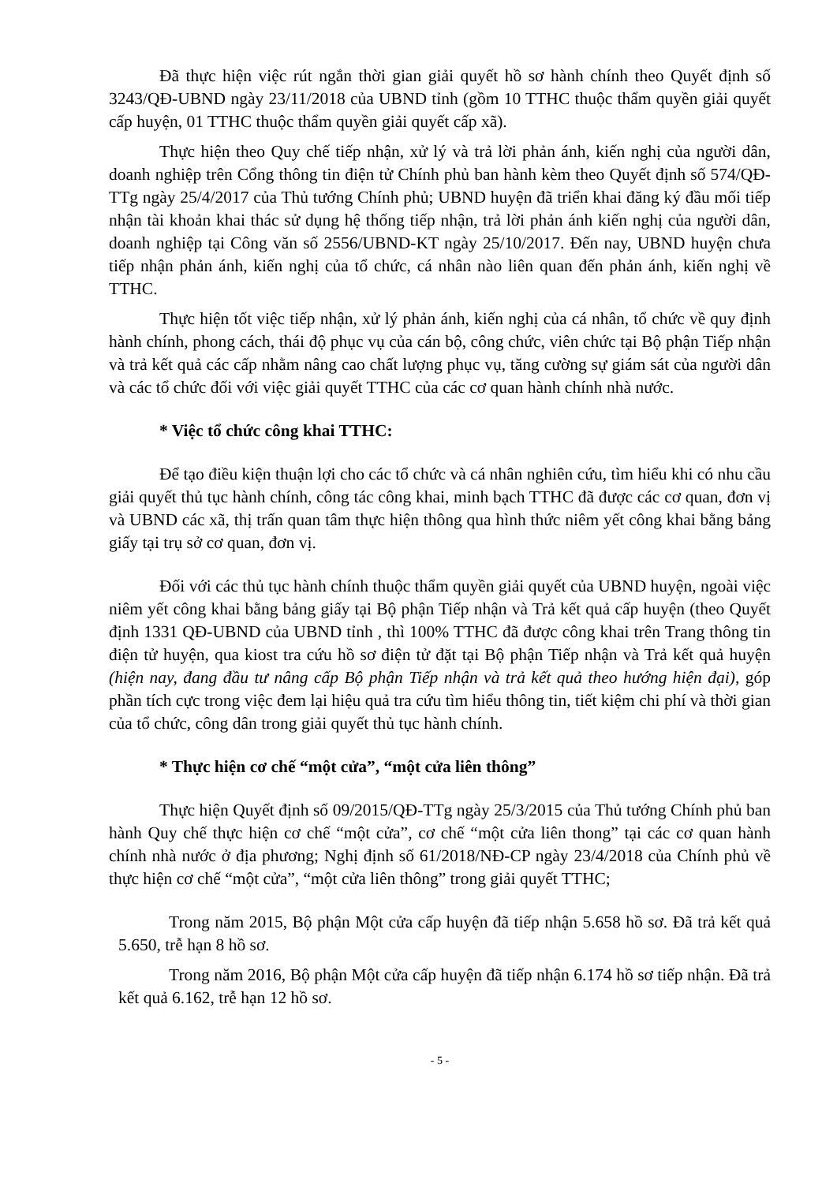Đã thực hiện việc rút ngắn thời gian giải quyết hồ sơ hành chính theo Quyết định số 3243/QĐ-UBND ngày 23/11/2018 của UBND tỉnh (gồm 10 TTHC thuộc thẩm quyền giải quyết cấp huyện, 01 TTHC thuộc thẩm quyền giải quyết cấp xã).
Thực hiện theo Quy chế tiếp nhận, xử lý và trả lời phản ánh, kiến nghị của người dân, doanh nghiệp trên Cổng thông tin điện tử Chính phủ ban hành kèm theo Quyết định số 574/QĐ-TTg ngày 25/4/2017 của Thủ tướng Chính phủ; UBND huyện đã triển khai đăng ký đầu mối tiếp nhận tài khoản khai thác sử dụng hệ thống tiếp nhận, trả lời phản ánh kiến nghị của người dân, doanh nghiệp tại Công văn số 2556/UBND-KT ngày 25/10/2017. Đến nay, UBND huyện chưa tiếp nhận phản ánh, kiến nghị của tổ chức, cá nhân nào liên quan đến phản ánh, kiến nghị về TTHC.
Thực hiện tốt việc tiếp nhận, xử lý phản ánh, kiến nghị của cá nhân, tổ chức về quy định hành chính, phong cách, thái độ phục vụ của cán bộ, công chức, viên chức tại Bộ phận Tiếp nhận và trả kết quả các cấp nhằm nâng cao chất lượng phục vụ, tăng cường sự giám sát của người dân và các tổ chức đối với việc giải quyết TTHC của các cơ quan hành chính nhà nước.
* Việc tổ chức công khai TTHC:
Để tạo điều kiện thuận lợi cho các tổ chức và cá nhân nghiên cứu, tìm hiểu khi có nhu cầu giải quyết thủ tục hành chính, công tác công khai, minh bạch TTHC đã được các cơ quan, đơn vị và UBND các xã, thị trấn quan tâm thực hiện thông qua hình thức niêm yết công khai bằng bảng giấy tại trụ sở cơ quan, đơn vị.
Đối với các thủ tục hành chính thuộc thẩm quyền giải quyết của UBND huyện, ngoài việc niêm yết công khai bằng bảng giấy tại Bộ phận Tiếp nhận và Trả kết quả cấp huyện (theo Quyết định 1331 QĐ-UBND của UBND tỉnh , thì 100% TTHC đã được công khai trên Trang thông tin điện tử huyện, qua kiost tra cứu hồ sơ điện tử đặt tại Bộ phận Tiếp nhận và Trả kết quả huyện (hiện nay, đang đầu tư nâng cấp Bộ phận Tiếp nhận và trả kết quả theo hướng hiện đại), góp phần tích cực trong việc đem lại hiệu quả tra cứu tìm hiểu thông tin, tiết kiệm chi phí và thời gian của tổ chức, công dân trong giải quyết thủ tục hành chính.
* Thực hiện cơ chế “một cửa”, “một cửa liên thông”
Thực hiện Quyết định số 09/2015/QĐ-TTg ngày 25/3/2015 của Thủ tướng Chính phủ ban hành Quy chế thực hiện cơ chế “một cửa”, cơ chế “một cửa liên thong” tại các cơ quan hành chính nhà nước ở địa phương; Nghị định số 61/2018/NĐ-CP ngày 23/4/2018 của Chính phủ về thực hiện cơ chế “một cửa”, “một cửa liên thông” trong giải quyết TTHC;
Trong năm 2015, Bộ phận Một cửa cấp huyện đã tiếp nhận 5.658 hồ sơ. Đã trả kết quả 5.650, trễ hạn 8 hồ sơ.
Trong năm 2016, Bộ phận Một cửa cấp huyện đã tiếp nhận 6.174 hồ sơ tiếp nhận. Đã trả kết quả 6.162, trễ hạn 12 hồ sơ.
- 5 -